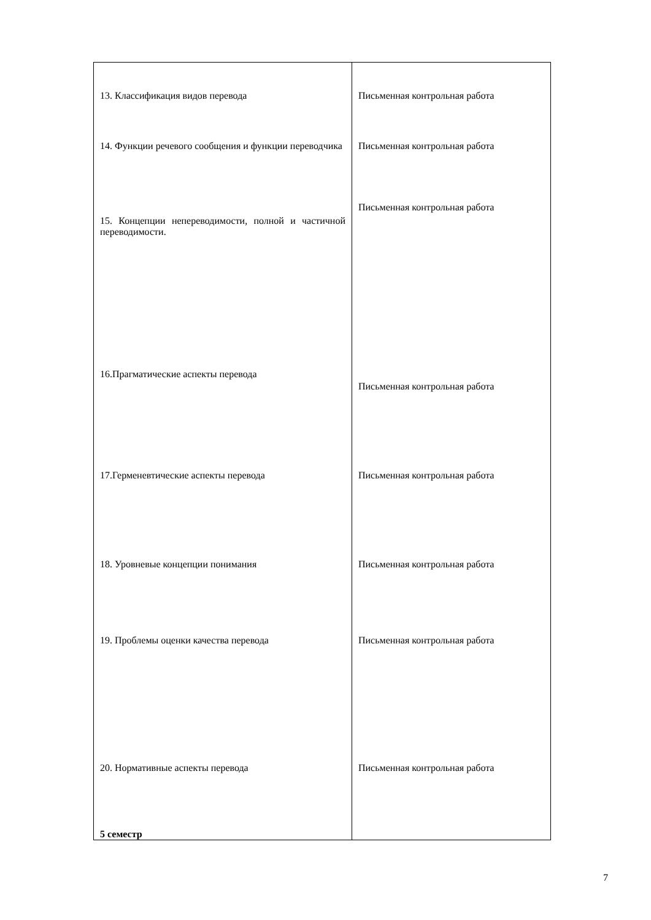| 13. Классификация видов перевода | Письменная контрольная работа |
| 14. Функции речевого сообщения и функции переводчика | Письменная контрольная работа |
| 15. Концепции непереводимости, полной и частичной переводимости. | Письменная контрольная работа |
| 16.Прагматические аспекты перевода | Письменная контрольная работа |
| 17.Герменевтические аспекты перевода | Письменная контрольная работа |
| 18. Уровневые концепции понимания | Письменная контрольная работа |
| 19. Проблемы оценки качества перевода | Письменная контрольная работа |
| 20. Нормативные аспекты перевода | Письменная контрольная работа |
| 5 семестр | |
7